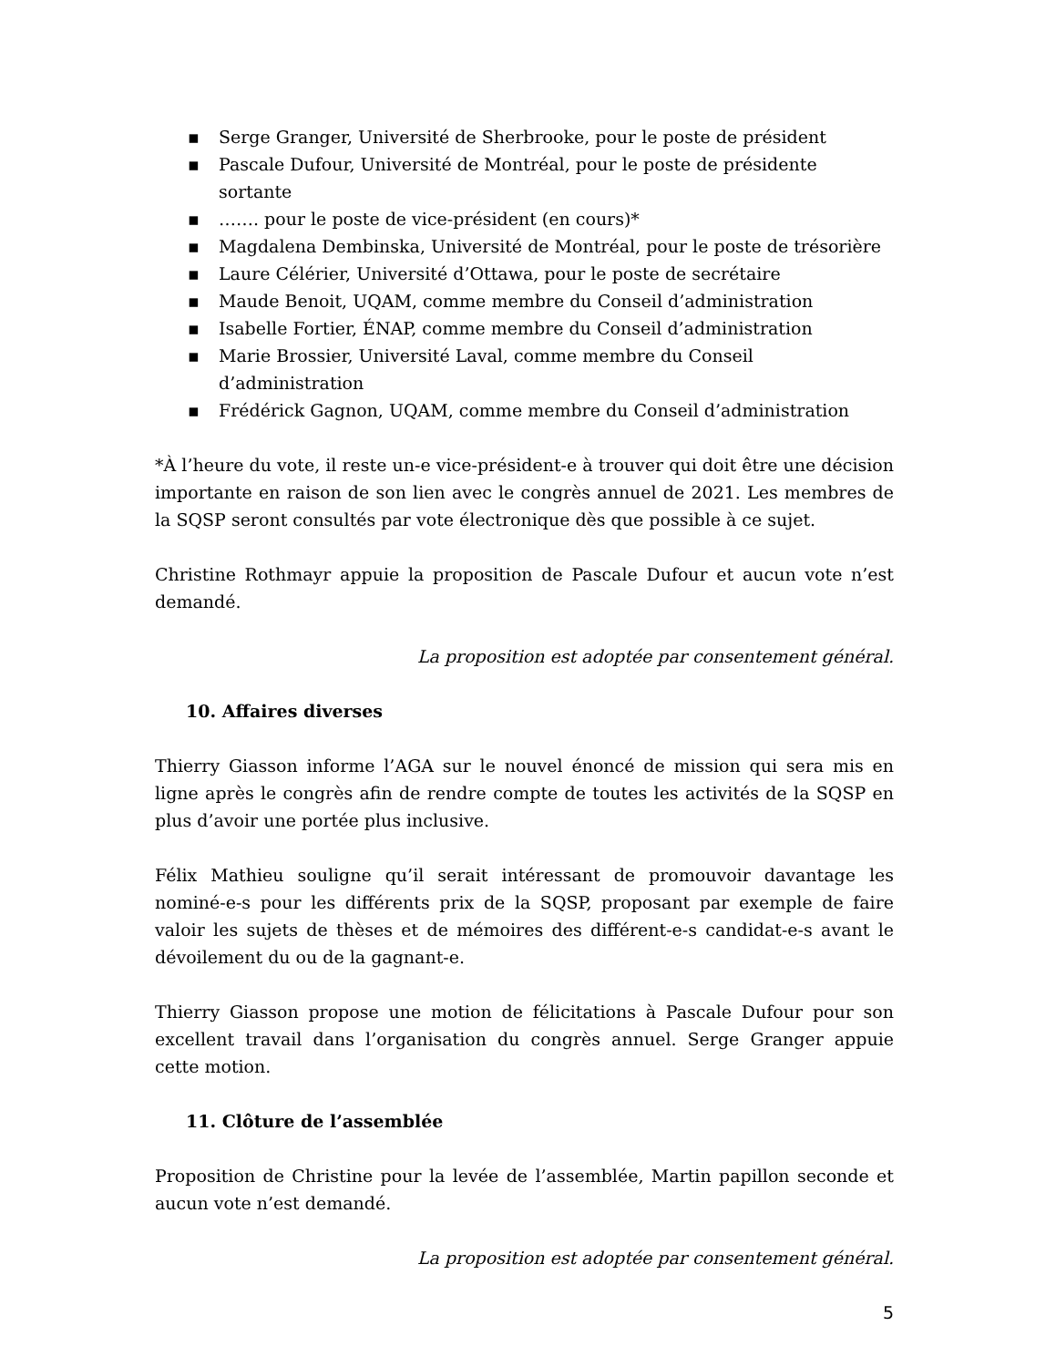▪ Serge Granger, Université de Sherbrooke, pour le poste de président
▪ Pascale Dufour, Université de Montréal, pour le poste de présidente sortante
▪ ……. pour le poste de vice-président (en cours)*
▪ Magdalena Dembinska, Université de Montréal, pour le poste de trésorière
▪ Laure Célérier, Université d’Ottawa, pour le poste de secrétaire
▪ Maude Benoit, UQAM, comme membre du Conseil d’administration
▪ Isabelle Fortier, ÉNAP, comme membre du Conseil d’administration
▪ Marie Brossier, Université Laval, comme membre du Conseil d’administration
▪ Frédérick Gagnon, UQAM, comme membre du Conseil d’administration
*À l’heure du vote, il reste un-e vice-président-e à trouver qui doit être une décision importante en raison de son lien avec le congrès annuel de 2021. Les membres de la SQSP seront consultés par vote électronique dès que possible à ce sujet.
Christine Rothmayr appuie la proposition de Pascale Dufour et aucun vote n’est demandé.
La proposition est adoptée par consentement général.
10. Affaires diverses
Thierry Giasson informe l’AGA sur le nouvel énoncé de mission qui sera mis en ligne après le congrès afin de rendre compte de toutes les activités de la SQSP en plus d’avoir une portée plus inclusive.
Félix Mathieu souligne qu’il serait intéressant de promouvoir davantage les nominé-e-s pour les différents prix de la SQSP, proposant par exemple de faire valoir les sujets de thèses et de mémoires des différent-e-s candidat-e-s avant le dévoilement du ou de la gagnant-e.
Thierry Giasson propose une motion de félicitations à Pascale Dufour pour son excellent travail dans l’organisation du congrès annuel. Serge Granger appuie cette motion.
11. Clôture de l’assemblée
Proposition de Christine pour la levée de l’assemblée, Martin papillon seconde et aucun vote n’est demandé.
La proposition est adoptée par consentement général.
5